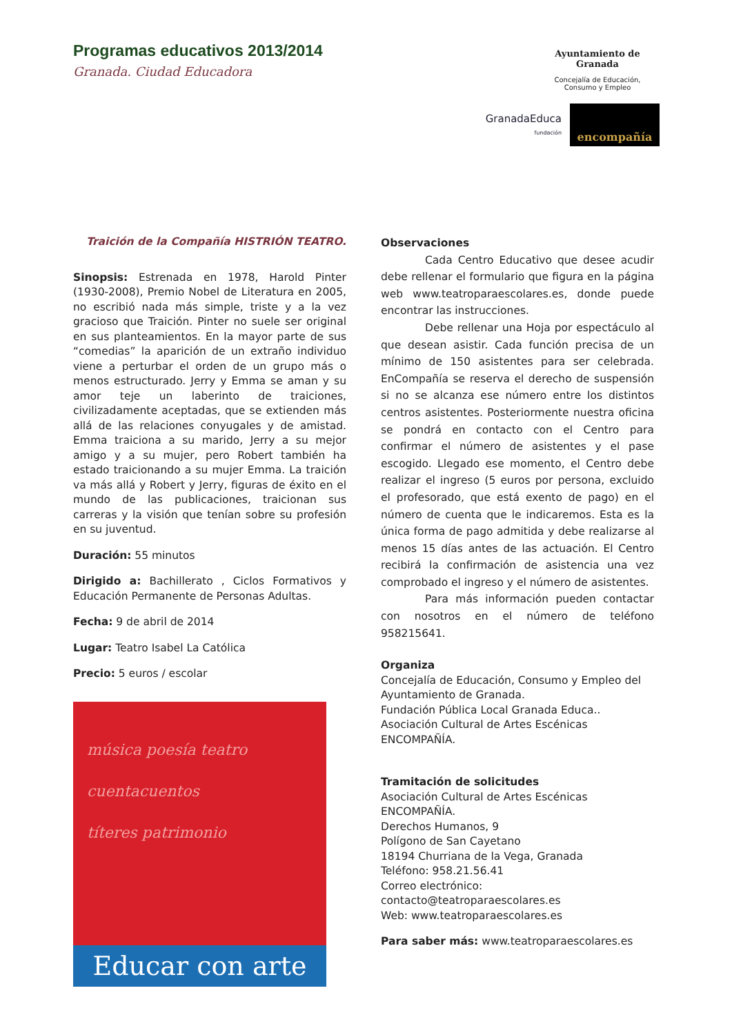Programas educativos 2013/2014
Granada. Ciudad Educadora
Ayuntamiento de Granada
Concejalía de Educación,
Consumo y Empleo
GranadaEduca
fundación
encompañía
Traición de la Compañía HISTRIÓN TEATRO.
Sinopsis: Estrenada en 1978, Harold Pinter (1930-2008), Premio Nobel de Literatura en 2005, no escribió nada más simple, triste y a la vez gracioso que Traición. Pinter no suele ser original en sus planteamientos. En la mayor parte de sus “comedias” la aparición de un extraño individuo viene a perturbar el orden de un grupo más o menos estructurado. Jerry y Emma se aman y su amor teje un laberinto de traiciones, civilizadamente aceptadas, que se extienden más allá de las relaciones conyugales y de amistad. Emma traiciona a su marido, Jerry a su mejor amigo y a su mujer, pero Robert también ha estado traicionando a su mujer Emma. La traición va más allá y Robert y Jerry, figuras de éxito en el mundo de las publicaciones, traicionan sus carreras y la visión que tenían sobre su profesión en su juventud.
Duración: 55 minutos
Dirigido a: Bachillerato , Ciclos Formativos y Educación Permanente de Personas Adultas.
Fecha: 9 de abril de 2014
Lugar: Teatro Isabel La Católica
Precio: 5 euros / escolar
Observaciones
Cada Centro Educativo que desee acudir debe rellenar el formulario que figura en la página web www.teatroparaescolares.es, donde puede encontrar las instrucciones.
Debe rellenar una Hoja por espectáculo al que desean asistir. Cada función precisa de un mínimo de 150 asistentes para ser celebrada. EnCompañía se reserva el derecho de suspensión si no se alcanza ese número entre los distintos centros asistentes. Posteriormente nuestra oficina se pondrá en contacto con el Centro para confirmar el número de asistentes y el pase escogido. Llegado ese momento, el Centro debe realizar el ingreso (5 euros por persona, excluido el profesorado, que está exento de pago) en el número de cuenta que le indicaremos. Esta es la única forma de pago admitida y debe realizarse al menos 15 días antes de las actuación. El Centro recibirá la confirmación de asistencia una vez comprobado el ingreso y el número de asistentes.
Para más información pueden contactar con nosotros en el número de teléfono 958215641.
Organiza
Concejalía de Educación, Consumo y Empleo del Ayuntamiento de Granada.
Fundación Pública Local Granada Educa..
Asociación Cultural de Artes Escénicas ENCOMPAÑÍA.
Tramitación de solicitudes
Asociación Cultural de Artes Escénicas ENCOMPAÑÍA.
Derechos Humanos, 9
Polígono de San Cayetano
18194 Churriana de la Vega, Granada
Teléfono: 958.21.56.41
Correo electrónico: contacto@teatroparaescolares.es
Web: www.teatroparaescolares.es
Para saber más: www.teatroparaescolares.es
música poesía teatro
cuentacuentos
títeres patrimonio
Educar con arte